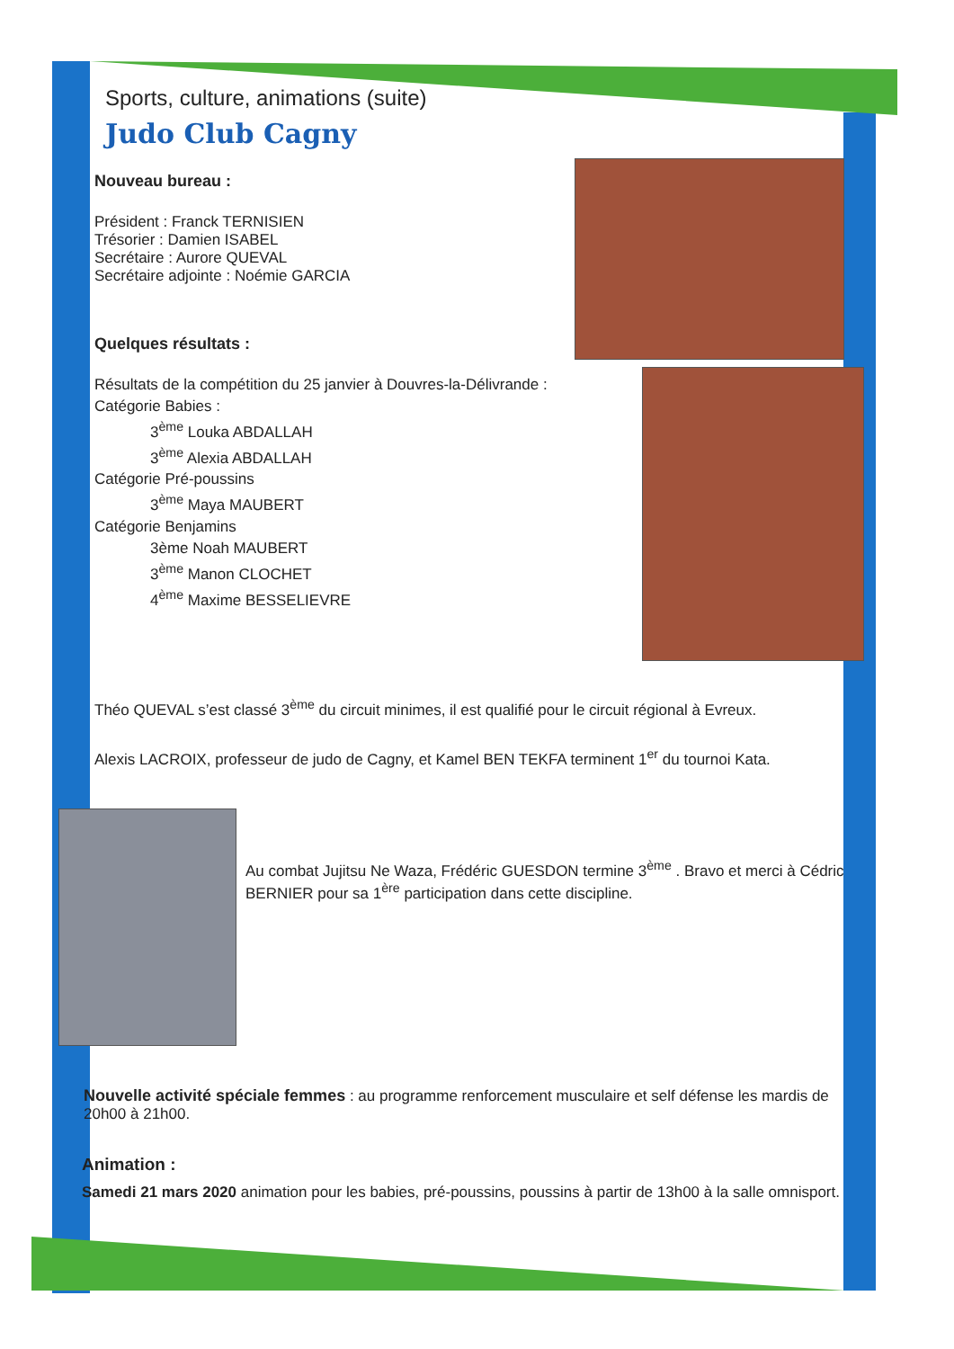Sports, culture, animations (suite)
Judo Club Cagny
Nouveau bureau :
Président : Franck TERNISIEN
Trésorier : Damien ISABEL
Secrétaire : Aurore QUEVAL
Secrétaire adjointe : Noémie GARCIA
Quelques résultats :
Résultats de la compétition du 25 janvier à Douvres-la-Délivrande :
Catégorie Babies :
3<sup>ème</sup> Louka ABDALLAH
3<sup>ème</sup> Alexia ABDALLAH
Catégorie Pré-poussins
3<sup>ème</sup> Maya MAUBERT
Catégorie Benjamins
3ème Noah MAUBERT
3<sup>ème</sup> Manon CLOCHET
4<sup>ème</sup> Maxime BESSELIEVRE
Théo QUEVAL s’est classé 3<sup>ème</sup> du circuit minimes, il est qualifié pour le circuit régional à Evreux.
Alexis LACROIX, professeur de judo de Cagny, et Kamel BEN TEKFA terminent 1<sup>er</sup> du tournoi Kata.
Au combat Jujitsu Ne Waza, Frédéric GUESDON termine 3<sup>ème</sup> . Bravo et merci à Cédric BERNIER pour sa 1<sup>ère</sup> participation dans cette discipline.
Nouvelle activité spéciale femmes : au programme renforcement musculaire et self défense les mardis de 20h00 à 21h00.
Animation :
Samedi 21 mars 2020 animation pour les babies, pré-poussins, poussins à partir de 13h00 à la salle omnisport.